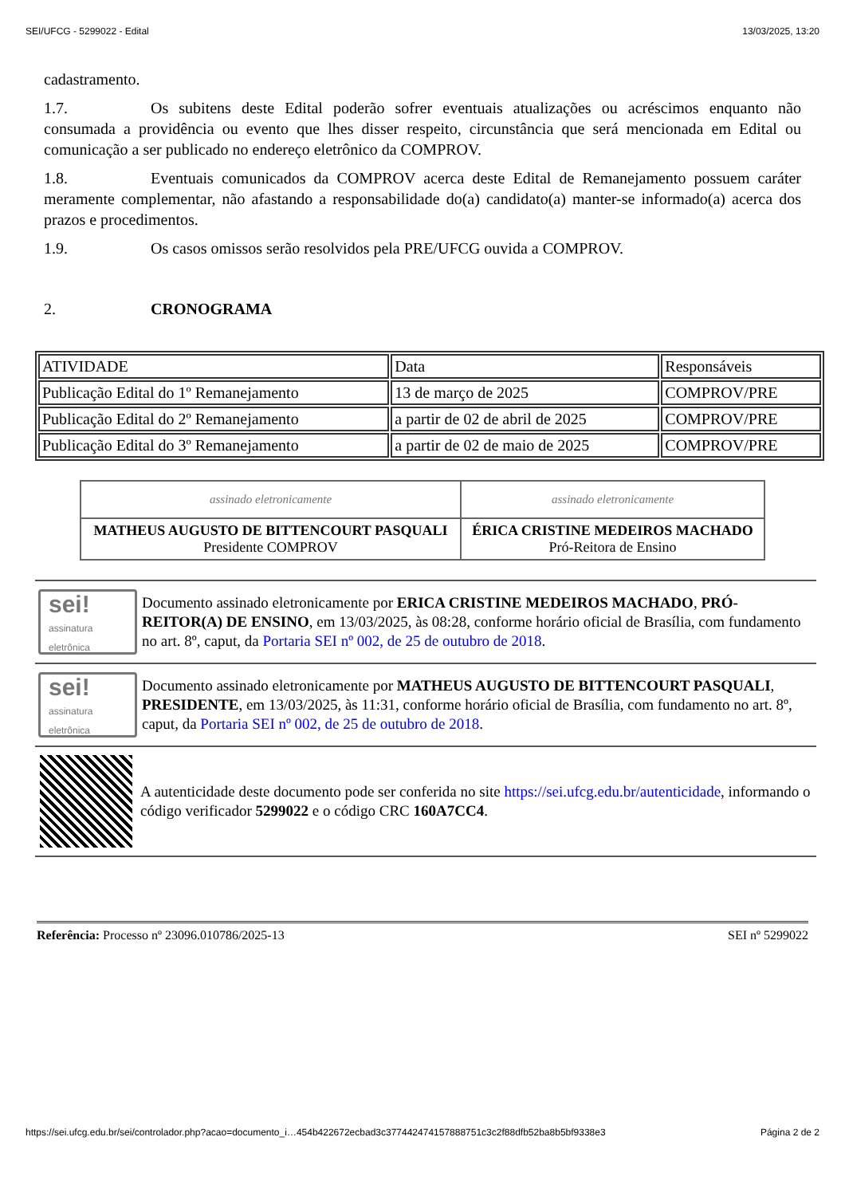SEI/UFCG - 5299022 - Edital 13/03/2025, 13:20
cadastramento.
1.7. Os subitens deste Edital poderão sofrer eventuais atualizações ou acréscimos enquanto não consumada a providência ou evento que lhes disser respeito, circunstância que será mencionada em Edital ou comunicação a ser publicado no endereço eletrônico da COMPROV.
1.8. Eventuais comunicados da COMPROV acerca deste Edital de Remanejamento possuem caráter meramente complementar, não afastando a responsabilidade do(a) candidato(a) manter-se informado(a) acerca dos prazos e procedimentos.
1.9. Os casos omissos serão resolvidos pela PRE/UFCG ouvida a COMPROV.
2. CRONOGRAMA
| ATIVIDADE | Data | Responsáveis |
| Publicação Edital do 1º Remanejamento | 13 de março de 2025 | COMPROV/PRE |
| Publicação Edital do 2º Remanejamento | a partir de 02 de abril de 2025 | COMPROV/PRE |
| Publicação Edital do 3º Remanejamento | a partir de 02 de maio de 2025 | COMPROV/PRE |
| assinado eletronicamente | assinado eletronicamente |
| MATHEUS AUGUSTO DE BITTENCOURT PASQUALI Presidente COMPROV | ÉRICA CRISTINE MEDEIROS MACHADO Pró-Reitora de Ensino |
sei!
assinatura eletrônica
Documento assinado eletronicamente por ERICA CRISTINE MEDEIROS MACHADO, PRÓ-REITOR(A) DE ENSINO, em 13/03/2025, às 08:28, conforme horário oficial de Brasília, com fundamento no art. 8º, caput, da Portaria SEI nº 002, de 25 de outubro de 2018.
sei!
assinatura eletrônica
Documento assinado eletronicamente por MATHEUS AUGUSTO DE BITTENCOURT PASQUALI, PRESIDENTE, em 13/03/2025, às 11:31, conforme horário oficial de Brasília, com fundamento no art. 8º, caput, da Portaria SEI nº 002, de 25 de outubro de 2018.
A autenticidade deste documento pode ser conferida no site https://sei.ufcg.edu.br/autenticidade, informando o código verificador 5299022 e o código CRC 160A7CC4.
Referência: Processo nº 23096.010786/2025-13 SEI nº 5299022
https://sei.ufcg.edu.br/sei/controlador.php?acao=documento_i…454b422672ecbad3c377442474157888751c3c2f88dfb52ba8b5bf9338e3 Página 2 de 2